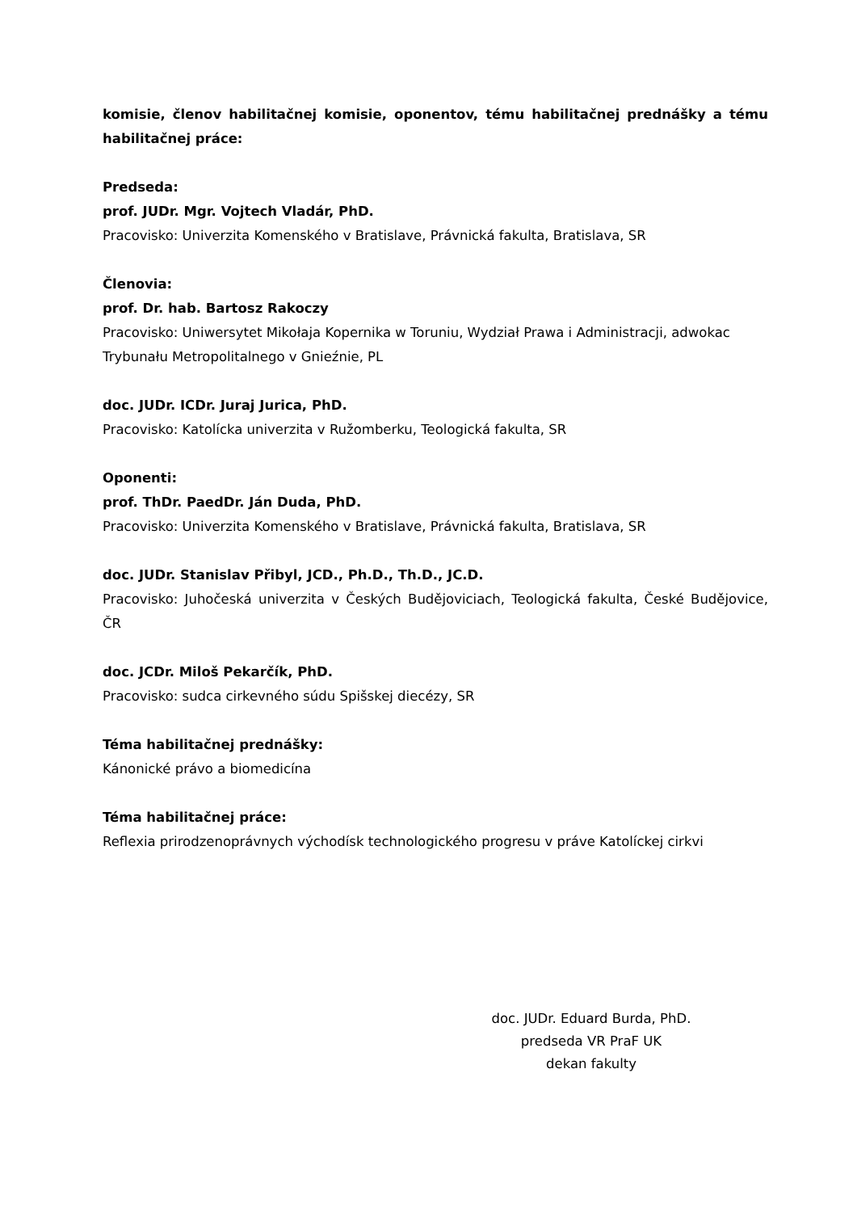komisie, členov habilitačnej komisie, oponentov, tému habilitačnej prednášky a tému habilitačnej práce:
Predseda:
prof. JUDr. Mgr. Vojtech Vladár, PhD.
Pracovisko: Univerzita Komenského v Bratislave, Právnická fakulta, Bratislava, SR
Členovia:
prof. Dr. hab. Bartosz Rakoczy
Pracovisko: Uniwersytet Mikołaja Kopernika w Toruniu, Wydział Prawa i Administracji, adwokac Trybunału Metropolitalnego v Gnieźnie, PL
doc. JUDr. ICDr. Juraj Jurica, PhD.
Pracovisko: Katolícka univerzita v Ružomberku, Teologická fakulta, SR
Oponenti:
prof. ThDr. PaedDr. Ján Duda, PhD.
Pracovisko: Univerzita Komenského v Bratislave, Právnická fakulta, Bratislava, SR
doc. JUDr. Stanislav Přibyl, JCD., Ph.D., Th.D., JC.D.
Pracovisko: Juhočeská univerzita v Českých Budějoviciach, Teologická fakulta, České Budějovice, ČR
doc. JCDr. Miloš Pekarčík, PhD.
Pracovisko: sudca cirkevného súdu Spišskej diecézy, SR
Téma habilitačnej prednášky:
Kánonické právo a biomedicína
Téma habilitačnej práce:
Reflexia prirodzenoprávnych východísk technologického progresu v práve Katolíckej cirkvi
doc. JUDr. Eduard Burda, PhD.
predseda VR PraF UK
dekan fakulty